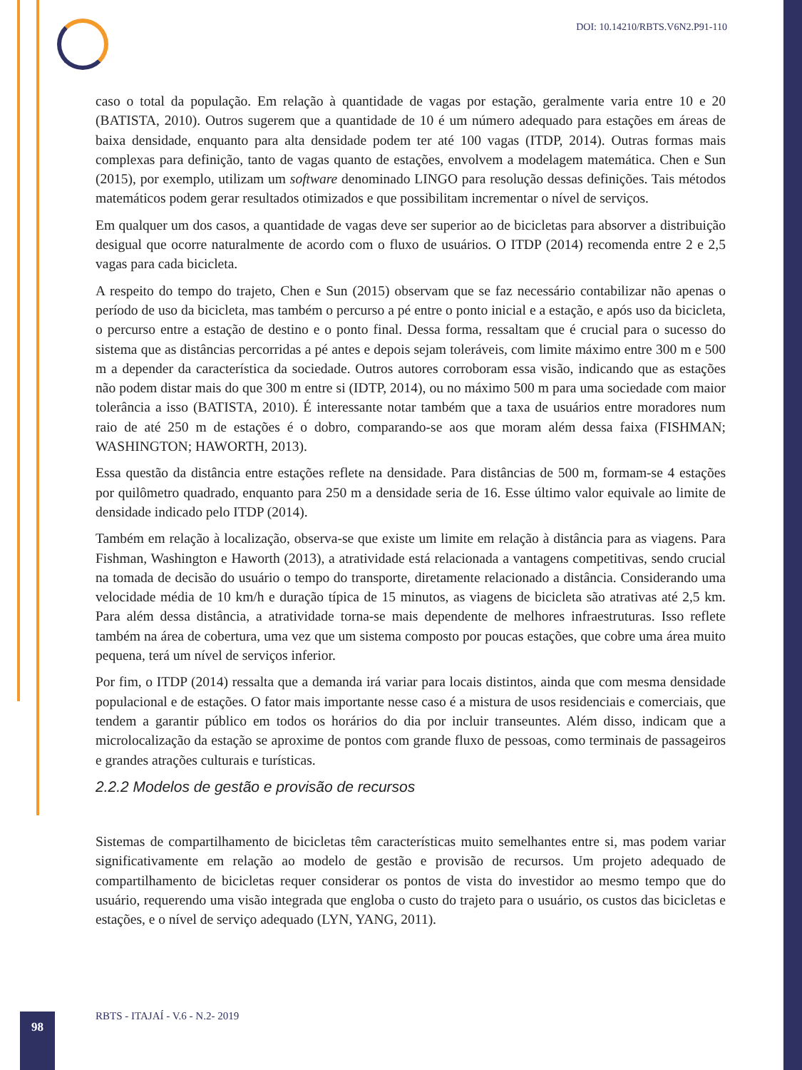DOI: 10.14210/RBTS.V6N2.P91-110
caso o total da população. Em relação à quantidade de vagas por estação, geralmente varia entre 10 e 20 (BATISTA, 2010). Outros sugerem que a quantidade de 10 é um número adequado para estações em áreas de baixa densidade, enquanto para alta densidade podem ter até 100 vagas (ITDP, 2014). Outras formas mais complexas para definição, tanto de vagas quanto de estações, envolvem a modelagem matemática. Chen e Sun (2015), por exemplo, utilizam um software denominado LINGO para resolução dessas definições. Tais métodos matemáticos podem gerar resultados otimizados e que possibilitam incrementar o nível de serviços.
Em qualquer um dos casos, a quantidade de vagas deve ser superior ao de bicicletas para absorver a distribuição desigual que ocorre naturalmente de acordo com o fluxo de usuários. O ITDP (2014) recomenda entre 2 e 2,5 vagas para cada bicicleta.
A respeito do tempo do trajeto, Chen e Sun (2015) observam que se faz necessário contabilizar não apenas o período de uso da bicicleta, mas também o percurso a pé entre o ponto inicial e a estação, e após uso da bicicleta, o percurso entre a estação de destino e o ponto final. Dessa forma, ressaltam que é crucial para o sucesso do sistema que as distâncias percorridas a pé antes e depois sejam toleráveis, com limite máximo entre 300 m e 500 m a depender da característica da sociedade. Outros autores corroboram essa visão, indicando que as estações não podem distar mais do que 300 m entre si (IDTP, 2014), ou no máximo 500 m para uma sociedade com maior tolerância a isso (BATISTA, 2010). É interessante notar também que a taxa de usuários entre moradores num raio de até 250 m de estações é o dobro, comparando-se aos que moram além dessa faixa (FISHMAN; WASHINGTON; HAWORTH, 2013).
Essa questão da distância entre estações reflete na densidade. Para distâncias de 500 m, formam-se 4 estações por quilômetro quadrado, enquanto para 250 m a densidade seria de 16. Esse último valor equivale ao limite de densidade indicado pelo ITDP (2014).
Também em relação à localização, observa-se que existe um limite em relação à distância para as viagens. Para Fishman, Washington e Haworth (2013), a atratividade está relacionada a vantagens competitivas, sendo crucial na tomada de decisão do usuário o tempo do transporte, diretamente relacionado a distância. Considerando uma velocidade média de 10 km/h e duração típica de 15 minutos, as viagens de bicicleta são atrativas até 2,5 km. Para além dessa distância, a atratividade torna-se mais dependente de melhores infraestruturas. Isso reflete também na área de cobertura, uma vez que um sistema composto por poucas estações, que cobre uma área muito pequena, terá um nível de serviços inferior.
Por fim, o ITDP (2014) ressalta que a demanda irá variar para locais distintos, ainda que com mesma densidade populacional e de estações. O fator mais importante nesse caso é a mistura de usos residenciais e comerciais, que tendem a garantir público em todos os horários do dia por incluir transeuntes. Além disso, indicam que a microlocalização da estação se aproxime de pontos com grande fluxo de pessoas, como terminais de passageiros e grandes atrações culturais e turísticas.
2.2.2 Modelos de gestão e provisão de recursos
Sistemas de compartilhamento de bicicletas têm características muito semelhantes entre si, mas podem variar significativamente em relação ao modelo de gestão e provisão de recursos. Um projeto adequado de compartilhamento de bicicletas requer considerar os pontos de vista do investidor ao mesmo tempo que do usuário, requerendo uma visão integrada que engloba o custo do trajeto para o usuário, os custos das bicicletas e estações, e o nível de serviço adequado (LYN, YANG, 2011).
RBTS - ITAJAÍ - V.6 - N.2- 2019
98